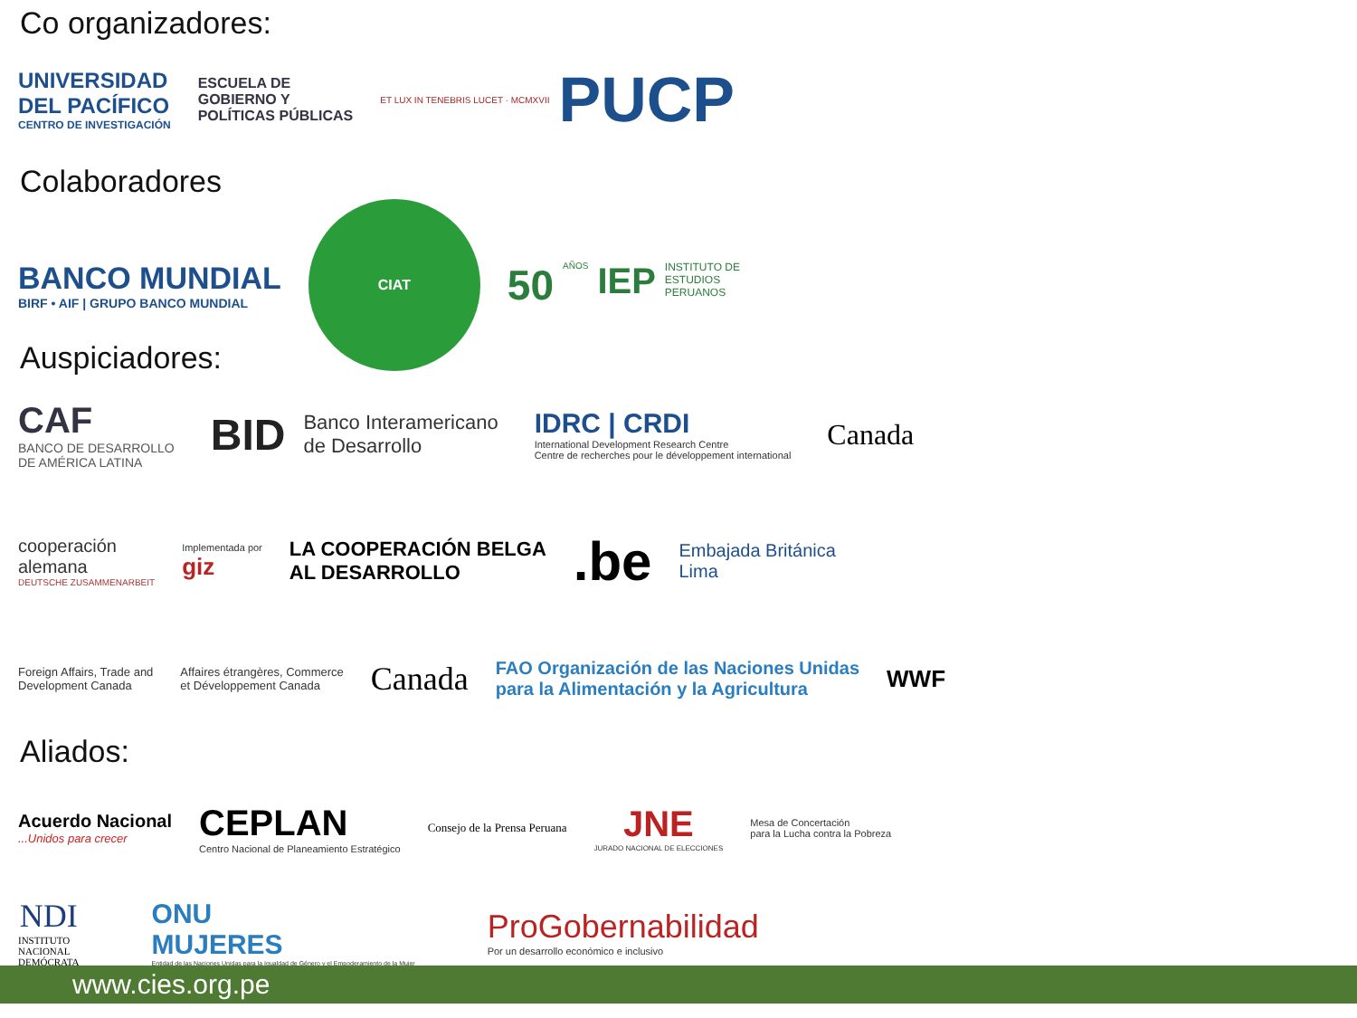Co organizadores:
UNIVERSIDAD
DEL PACÍFICO
CENTRO DE INVESTIGACIÓN
ESCUELA DE
GOBIERNO Y
POLÍTICAS PÚBLICAS
ET LUX IN TENEBRIS LUCET · MCMXVII PUCP
Colaboradores
BANCO MUNDIAL
BIRF • AIF | GRUPO BANCO MUNDIAL
CIAT
50 AÑOS IEP INSTITUTO DE
ESTUDIOS
PERUANOS
Auspiciadores:
CAF
BANCO DE DESARROLLO
DE AMÉRICA LATINA
BID Banco Interamericano
de Desarrollo
IDRC | CRDI
International Development Research Centre
Centre de recherches pour le développement international
Canada
cooperación
alemana
DEUTSCHE ZUSAMMENARBEIT
Implementada por
giz
LA COOPERACIÓN BELGA
AL DESARROLLO
.be
Embajada Británica
Lima
Foreign Affairs, Trade and
Development Canada
Affaires étrangères, Commerce
et Développement Canada
Canada
FAO Organización de las Naciones Unidas
para la Alimentación y la Agricultura
WWF
Aliados:
Acuerdo Nacional...Unidos para crecer
CEPLAN
Centro Nacional de Planeamiento Estratégico
Consejo de la Prensa Peruana
JNE
JURADO NACIONAL DE ELECCIONES
Mesa de Concertación
para la Lucha contra la Pobreza
NDI
INSTITUTO
NACIONAL
DEMÓCRATA
ONU
MUJERES
Entidad de las Naciones Unidas para la Igualdad de Género y el Empoderamiento de la Mujer
ProGobernabilidad
Por un desarrollo económico e inclusivo
www.cies.org.pe